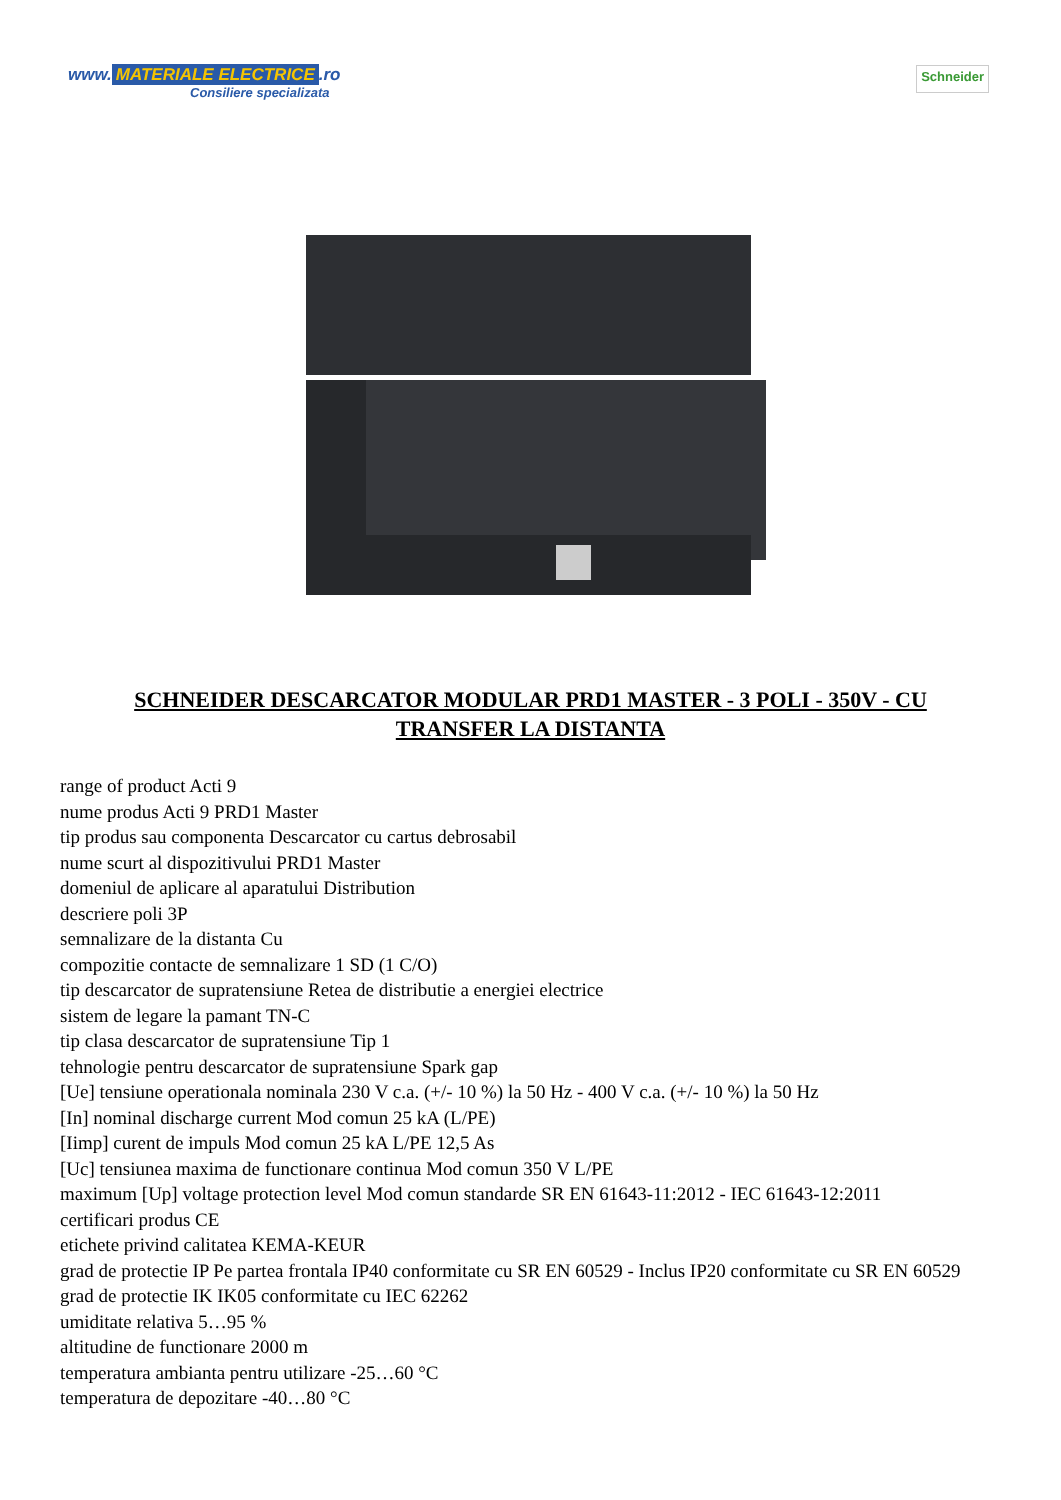www. MATERIALE ELECTRICE.ro
Consiliere specializata
Schneider
SCHNEIDER DESCARCATOR MODULAR PRD1 MASTER - 3 POLI - 350V - CU TRANSFER LA DISTANTA
range of product Acti 9
nume produs Acti 9 PRD1 Master
tip produs sau componenta Descarcator cu cartus debrosabil
nume scurt al dispozitivului PRD1 Master
domeniul de aplicare al aparatului Distribution
descriere poli 3P
semnalizare de la distanta Cu
compozitie contacte de semnalizare 1 SD (1 C/O)
tip descarcator de supratensiune Retea de distributie a energiei electrice
sistem de legare la pamant TN-C
tip clasa descarcator de supratensiune Tip 1
tehnologie pentru descarcator de supratensiune Spark gap
[Ue] tensiune operationala nominala 230 V c.a. (+/- 10 %) la 50 Hz - 400 V c.a. (+/- 10 %) la 50 Hz
[In] nominal discharge current Mod comun 25 kA (L/PE)
[Iimp] curent de impuls Mod comun 25 kA L/PE 12,5 As
[Uc] tensiunea maxima de functionare continua Mod comun 350 V L/PE
maximum [Up] voltage protection level Mod comun standarde SR EN 61643-11:2012 - IEC 61643-12:2011
certificari produs CE
etichete privind calitatea KEMA-KEUR
grad de protectie IP Pe partea frontala IP40 conformitate cu SR EN 60529 - Inclus IP20 conformitate cu SR EN 60529
grad de protectie IK IK05 conformitate cu IEC 62262
umiditate relativa 5…95 %
altitudine de functionare 2000 m
temperatura ambianta pentru utilizare -25…60 °C
temperatura de depozitare -40…80 °C